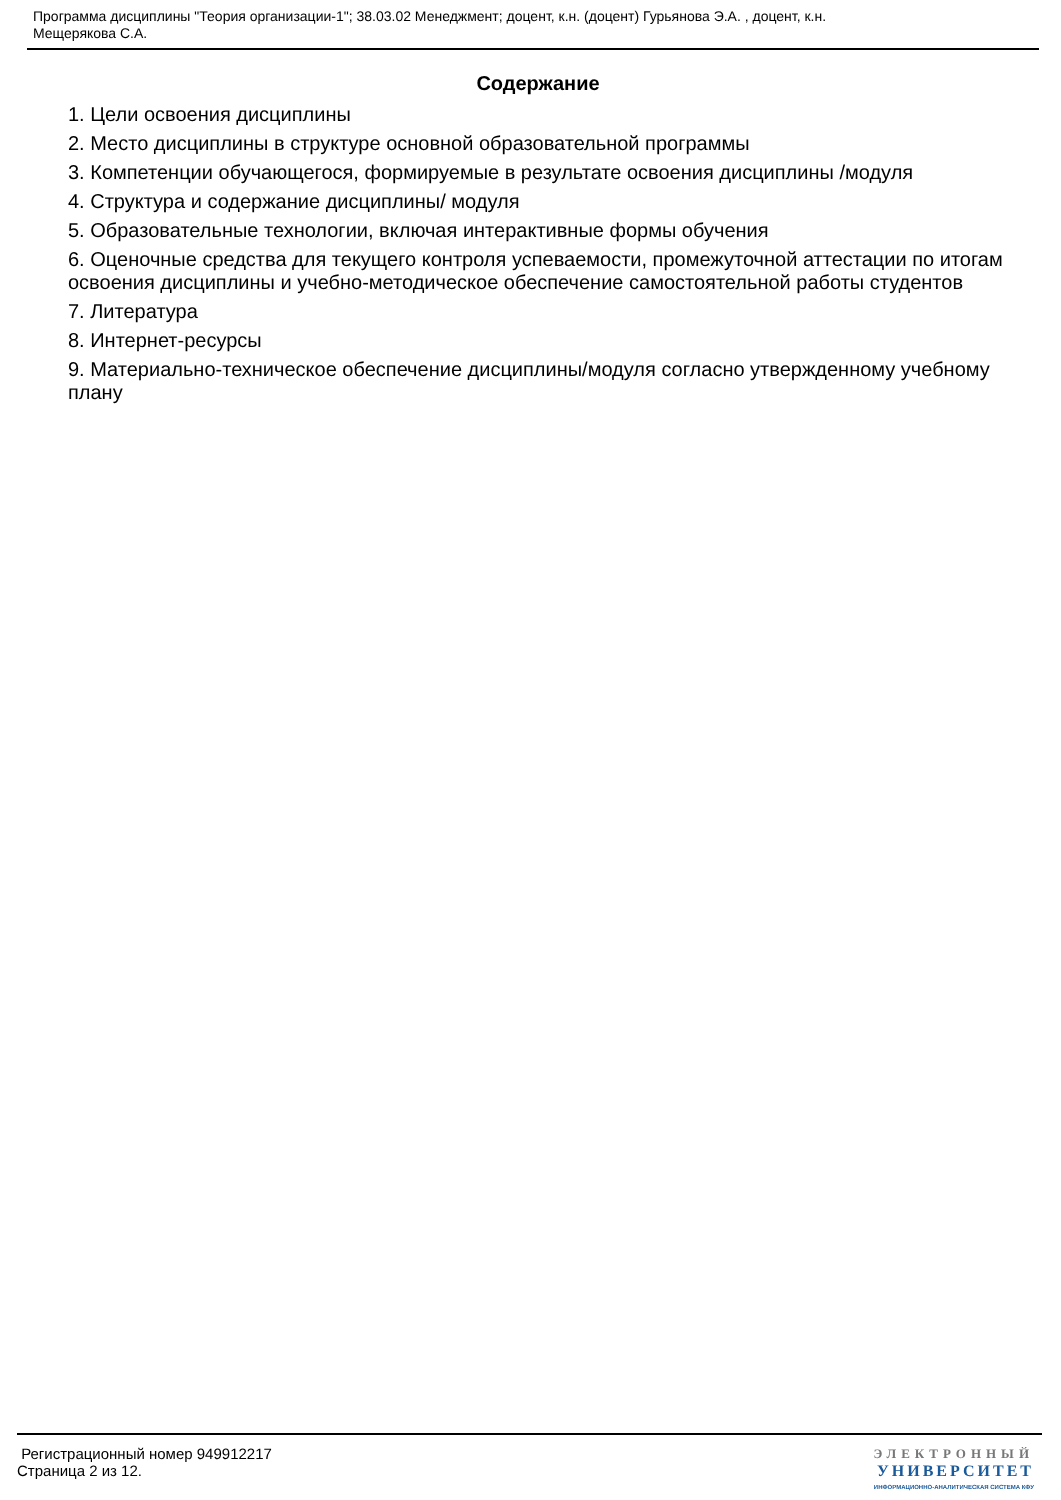Программа дисциплины "Теория организации-1"; 38.03.02 Менеджмент; доцент, к.н. (доцент) Гурьянова Э.А. , доцент, к.н.
Мещерякова С.А.
Содержание
1. Цели освоения дисциплины
2. Место дисциплины в структуре основной образовательной программы
3. Компетенции обучающегося, формируемые в результате освоения дисциплины /модуля
4. Структура и содержание дисциплины/ модуля
5. Образовательные технологии, включая интерактивные формы обучения
6. Оценочные средства для текущего контроля успеваемости, промежуточной аттестации по итогам освоения дисциплины и учебно-методическое обеспечение самостоятельной работы студентов
7. Литература
8. Интернет-ресурсы
9. Материально-техническое обеспечение дисциплины/модуля согласно утвержденному учебному плану
Регистрационный номер 949912217
Страница 2 из 12.
ЭЛЕКТРОННЫЙ
УНИВЕРСИТЕТ
ИНФОРМАЦИОННО-АНАЛИТИЧЕСКАЯ СИСТЕМА КФУ